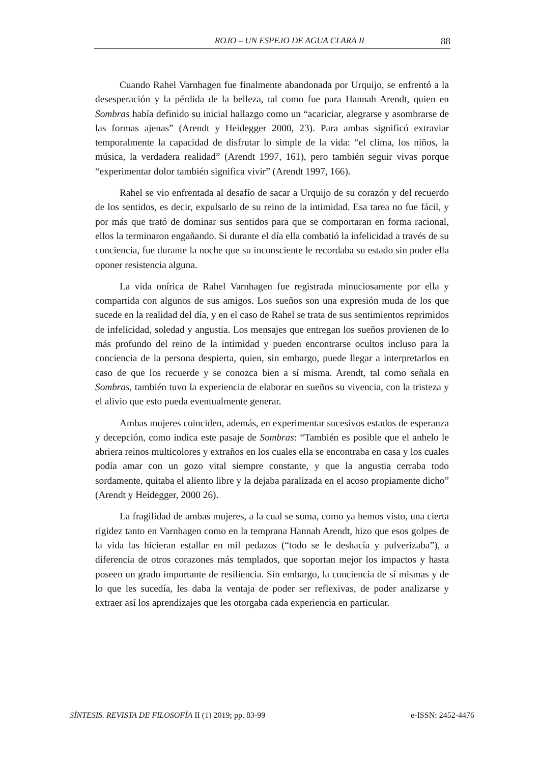ROJO – UN ESPEJO DE AGUA CLARA II 88
Cuando Rahel Varnhagen fue finalmente abandonada por Urquijo, se enfrentó a la desesperación y la pérdida de la belleza, tal como fue para Hannah Arendt, quien en Sombras había definido su inicial hallazgo como un “acariciar, alegrarse y asombrarse de las formas ajenas” (Arendt y Heidegger 2000, 23). Para ambas significó extraviar temporalmente la capacidad de disfrutar lo simple de la vida: “el clima, los niños, la música, la verdadera realidad” (Arendt 1997, 161), pero también seguir vivas porque “experimentar dolor también significa vivir” (Arendt 1997, 166).
Rahel se vio enfrentada al desafío de sacar a Urquijo de su corazón y del recuerdo de los sentidos, es decir, expulsarlo de su reino de la intimidad. Esa tarea no fue fácil, y por más que trató de dominar sus sentidos para que se comportaran en forma racional, ellos la terminaron engañando. Si durante el día ella combatió la infelicidad a través de su conciencia, fue durante la noche que su inconsciente le recordaba su estado sin poder ella oponer resistencia alguna.
La vida onírica de Rahel Varnhagen fue registrada minuciosamente por ella y compartida con algunos de sus amigos. Los sueños son una expresión muda de los que sucede en la realidad del día, y en el caso de Rahel se trata de sus sentimientos reprimidos de infelicidad, soledad y angustia. Los mensajes que entregan los sueños provienen de lo más profundo del reino de la intimidad y pueden encontrarse ocultos incluso para la conciencia de la persona despierta, quien, sin embargo, puede llegar a interpretarlos en caso de que los recuerde y se conozca bien a sí misma. Arendt, tal como señala en Sombras, también tuvo la experiencia de elaborar en sueños su vivencia, con la tristeza y el alivio que esto pueda eventualmente generar.
Ambas mujeres coinciden, además, en experimentar sucesivos estados de esperanza y decepción, como indica este pasaje de Sombras: “También es posible que el anhelo le abriera reinos multicolores y extraños en los cuales ella se encontraba en casa y los cuales podía amar con un gozo vital siempre constante, y que la angustia cerraba todo sordamente, quitaba el aliento libre y la dejaba paralizada en el acoso propiamente dicho” (Arendt y Heidegger, 2000 26).
La fragilidad de ambas mujeres, a la cual se suma, como ya hemos visto, una cierta rigidez tanto en Varnhagen como en la temprana Hannah Arendt, hizo que esos golpes de la vida las hicieran estallar en mil pedazos (“todo se le deshacía y pulverizaba”), a diferencia de otros corazones más templados, que soportan mejor los impactos y hasta poseen un grado importante de resiliencia. Sin embargo, la conciencia de sí mismas y de lo que les sucedía, les daba la ventaja de poder ser reflexivas, de poder analizarse y extraer así los aprendizajes que les otorgaba cada experiencia en particular.
SÍNTESIS. REVISTA DE FILOSOFÍA II (1) 2019; pp. 83-99 e-ISSN: 2452-4476